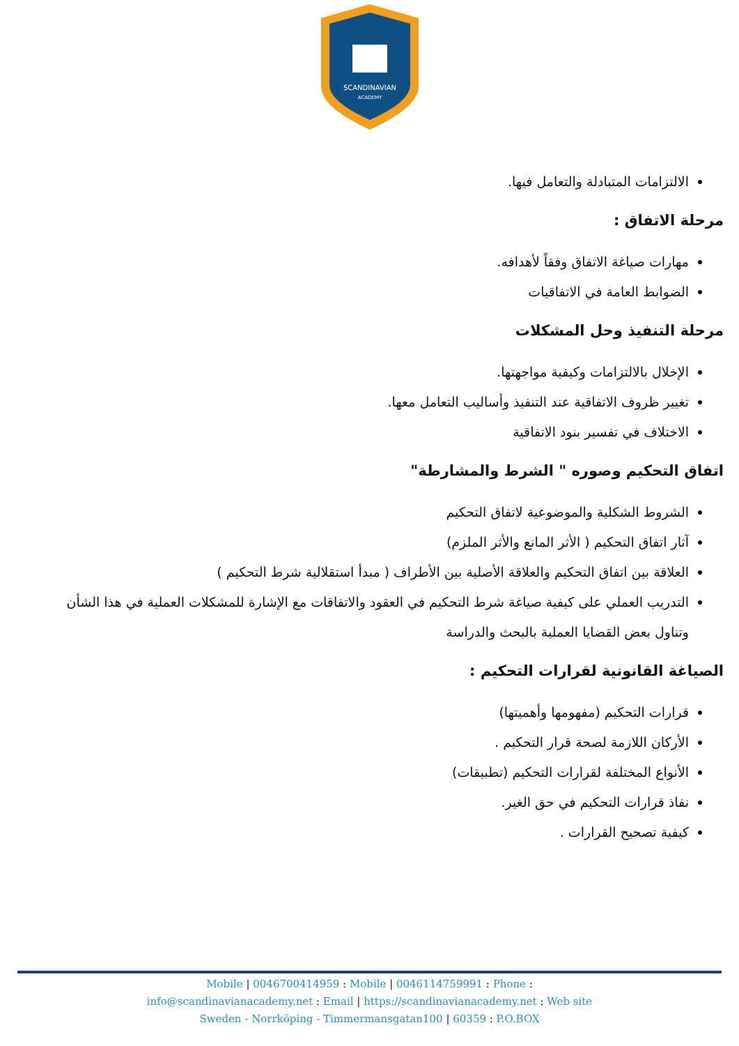SCANDINAVIAN
ACADEMY
الالتزامات المتبادلة والتعامل فيها.
مرحلة الاتفاق :
مهارات صياغة الاتفاق وفقاً لأهدافه.
الضوابط العامة في الاتفاقيات
مرحلة التنفيذ وحل المشكلات
الإخلال بالالتزامات وكيفية مواجهتها.
تغيير ظروف الاتفاقية عند التنفيذ وأساليب التعامل معها.
الاختلاف في تفسير بنود الاتفاقية
اتفاق التحكيم وصوره " الشرط والمشارطة"
الشروط الشكلية والموضوعية لاتفاق التحكيم
آثار اتفاق التحكيم ( الأثر المانع والأثر الملزم)
العلاقة بين اتفاق التحكيم والعلاقة الأصلية بين الأطراف ( مبدأ استقلالية شرط التحكيم )
التدريب العملي على كيفية صياغة شرط التحكيم في العقود والاتفاقات مع الإشارة للمشكلات العملية في هذا الشأن وتناول بعض القضايا العملية بالبحث والدراسة
الصياغة القانونية لقرارات التحكيم :
قرارات التحكيم (مفهومها وأهميتها)
الأركان اللازمة لصحة قرار التحكيم .
الأنواع المختلفة لقرارات التحكيم (تطبيقات)
نفاذ قرارات التحكيم في حق الغير.
كيفية تصحيح القرارات .
Mobile | 0046700414959 : Mobile | 0046114759991 : Phone :
info@scandinavianacademy.net : Email | https://scandinavianacademy.net : Web site
Sweden - Norrköping - Timmermansgatan100 | 60359 : P.O.BOX